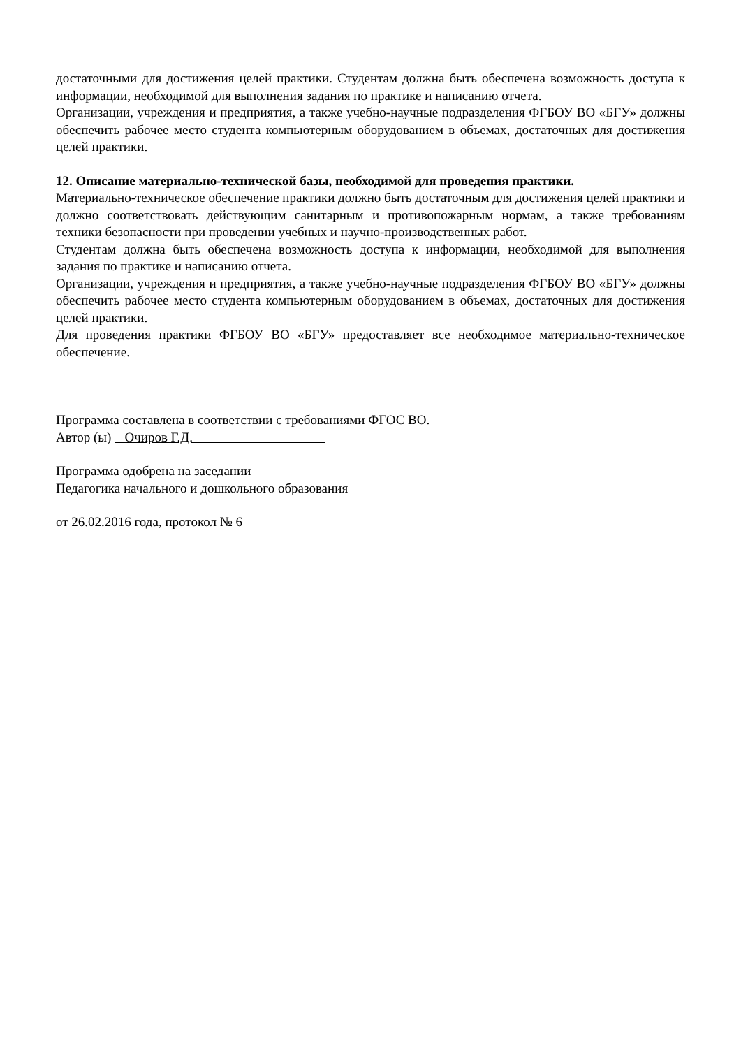достаточными для достижения целей практики. Студентам должна быть обеспечена возможность доступа к информации, необходимой для выполнения задания по практике и написанию отчета.
Организации, учреждения и предприятия, а также учебно-научные подразделения ФГБОУ ВО «БГУ» должны обеспечить рабочее место студента компьютерным оборудованием в объемах, достаточных для достижения целей практики.
12. Описание материально-технической базы, необходимой для проведения практики.
Материально-техническое обеспечение практики должно быть достаточным для достижения целей практики и должно соответствовать действующим санитарным и противопожарным нормам, а также требованиям техники безопасности при проведении учебных и научно-производственных работ.
Студентам должна быть обеспечена возможность доступа к информации, необходимой для выполнения задания по практике и написанию отчета.
Организации, учреждения и предприятия, а также учебно-научные подразделения ФГБОУ ВО «БГУ» должны обеспечить рабочее место студента компьютерным оборудованием в объемах, достаточных для достижения целей практики.
Для проведения практики ФГБОУ ВО «БГУ» предоставляет все необходимое материально-техническое обеспечение.
Программа составлена в соответствии с требованиями ФГОС ВО.
Автор (ы) Очиров Г.Д.
Программа одобрена на заседании
Педагогика начального и дошкольного образования
от 26.02.2016 года, протокол № 6